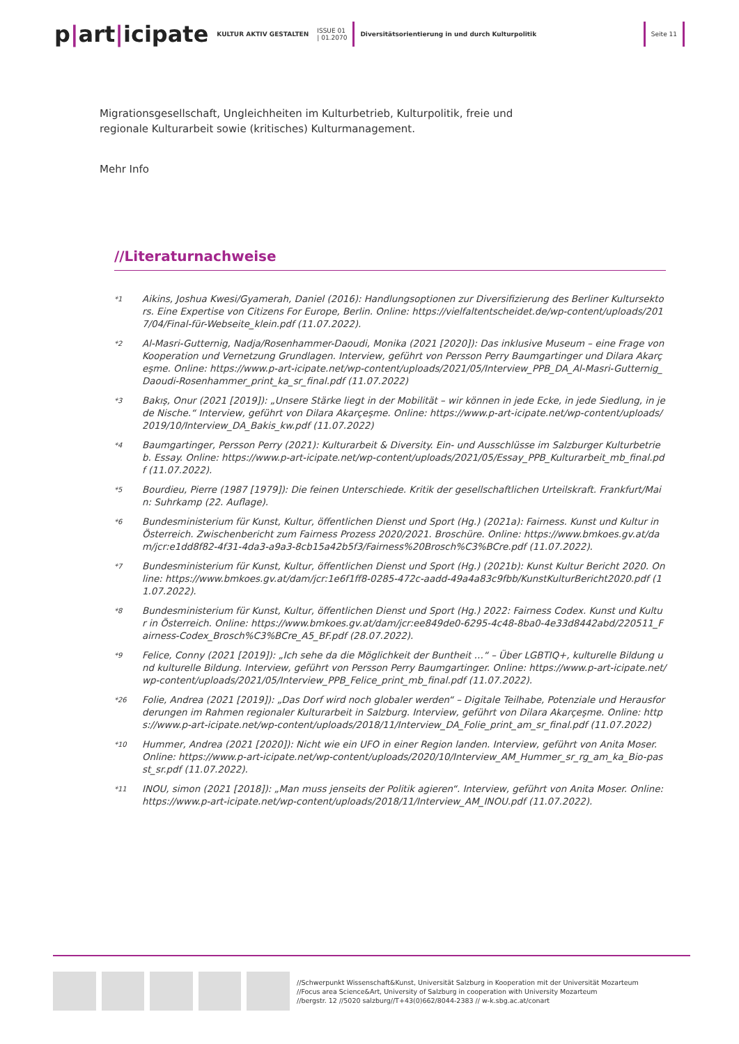p|art|icipate
KULTUR AKTIV GESTALTEN
ISSUE 01
| 01.2070
Diversitätsorientierung in und durch Kulturpolitik
Seite 11
Migrationsgesellschaft, Ungleichheiten im Kulturbetrieb, Kulturpolitik, freie und regionale Kulturarbeit sowie (kritisches) Kulturmanagement.
Mehr Info
//Literaturnachweise
*1
Aikins, Joshua Kwesi/Gyamerah, Daniel (2016): Handlungsoptionen zur Diversifizierung des Berliner Kultursektors. Eine Expertise von Citizens For Europe, Berlin. Online: https://vielfaltentscheidet.de/wp-content/uploads/2017/04/Final-für-Webseite_klein.pdf (11.07.2022).
*2
Al-Masri-Gutternig, Nadja/Rosenhammer-Daoudi, Monika (2021 [2020]): Das inklusive Museum – eine Frage von Kooperation und Vernetzung Grundlagen. Interview, geführt von Persson Perry Baumgartinger und Dilara Akarçeşme. Online: https://www.p-art-icipate.net/wp-content/uploads/2021/05/Interview_PPB_DA_Al-Masri-Gutternig_Daoudi-Rosenhammer_print_ka_sr_final.pdf (11.07.2022)
*3
Bakış, Onur (2021 [2019]): „Unsere Stärke liegt in der Mobilität – wir können in jede Ecke, in jede Siedlung, in jede Nische.“ Interview, geführt von Dilara Akarçeşme. Online: https://www.p-art-icipate.net/wp-content/uploads/2019/10/Interview_DA_Bakis_kw.pdf (11.07.2022)
*4
Baumgartinger, Persson Perry (2021): Kulturarbeit & Diversity. Ein- und Ausschlüsse im Salzburger Kulturbetrieb. Essay. Online: https://www.p-art-icipate.net/wp-content/uploads/2021/05/Essay_PPB_Kulturarbeit_mb_final.pdf (11.07.2022).
*5
Bourdieu, Pierre (1987 [1979]): Die feinen Unterschiede. Kritik der gesellschaftlichen Urteilskraft. Frankfurt/Main: Suhrkamp (22. Auflage).
*6
Bundesministerium für Kunst, Kultur, öffentlichen Dienst und Sport (Hg.) (2021a): Fairness. Kunst und Kultur in Österreich. Zwischenbericht zum Fairness Prozess 2020/2021. Broschüre. Online: https://www.bmkoes.gv.at/dam/jcr:e1dd8f82-4f31-4da3-a9a3-8cb15a42b5f3/Fairness%20Brosch%C3%BCre.pdf (11.07.2022).
*7
Bundesministerium für Kunst, Kultur, öffentlichen Dienst und Sport (Hg.) (2021b): Kunst Kultur Bericht 2020. Online: https://www.bmkoes.gv.at/dam/jcr:1e6f1ff8-0285-472c-aadd-49a4a83c9fbb/KunstKulturBericht2020.pdf (11.07.2022).
*8
Bundesministerium für Kunst, Kultur, öffentlichen Dienst und Sport (Hg.) 2022: Fairness Codex. Kunst und Kultur in Österreich. Online: https://www.bmkoes.gv.at/dam/jcr:ee849de0-6295-4c48-8ba0-4e33d8442abd/220511_Fairness-Codex_Brosch%C3%BCre_A5_BF.pdf (28.07.2022).
*9
Felice, Conny (2021 [2019]): „Ich sehe da die Möglichkeit der Buntheit …“ – Über LGBTIQ+, kulturelle Bildung und kulturelle Bildung. Interview, geführt von Persson Perry Baumgartinger. Online: https://www.p-art-icipate.net/wp-content/uploads/2021/05/Interview_PPB_Felice_print_mb_final.pdf (11.07.2022).
*26
Folie, Andrea (2021 [2019]): „Das Dorf wird noch globaler werden“ – Digitale Teilhabe, Potenziale und Herausforderungen im Rahmen regionaler Kulturarbeit in Salzburg. Interview, geführt von Dilara Akarçeşme. Online: https://www.p-art-icipate.net/wp-content/uploads/2018/11/Interview_DA_Folie_print_am_sr_final.pdf (11.07.2022)
*10
Hummer, Andrea (2021 [2020]): Nicht wie ein UFO in einer Region landen. Interview, geführt von Anita Moser. Online: https://www.p-art-icipate.net/wp-content/uploads/2020/10/Interview_AM_Hummer_sr_rg_am_ka_Bio-passt_sr.pdf (11.07.2022).
*11
INOU, simon (2021 [2018]): „Man muss jenseits der Politik agieren“. Interview, geführt von Anita Moser. Online: https://www.p-art-icipate.net/wp-content/uploads/2018/11/Interview_AM_INOU.pdf (11.07.2022).
//Schwerpunkt Wissenschaft&Kunst, Universität Salzburg in Kooperation mit der Universität Mozarteum
//Focus area Science&Art, University of Salzburg in cooperation with University Mozarteum
//bergstr. 12 //5020 salzburg//T+43(0)662/8044-2383 // w-k.sbg.ac.at/conart